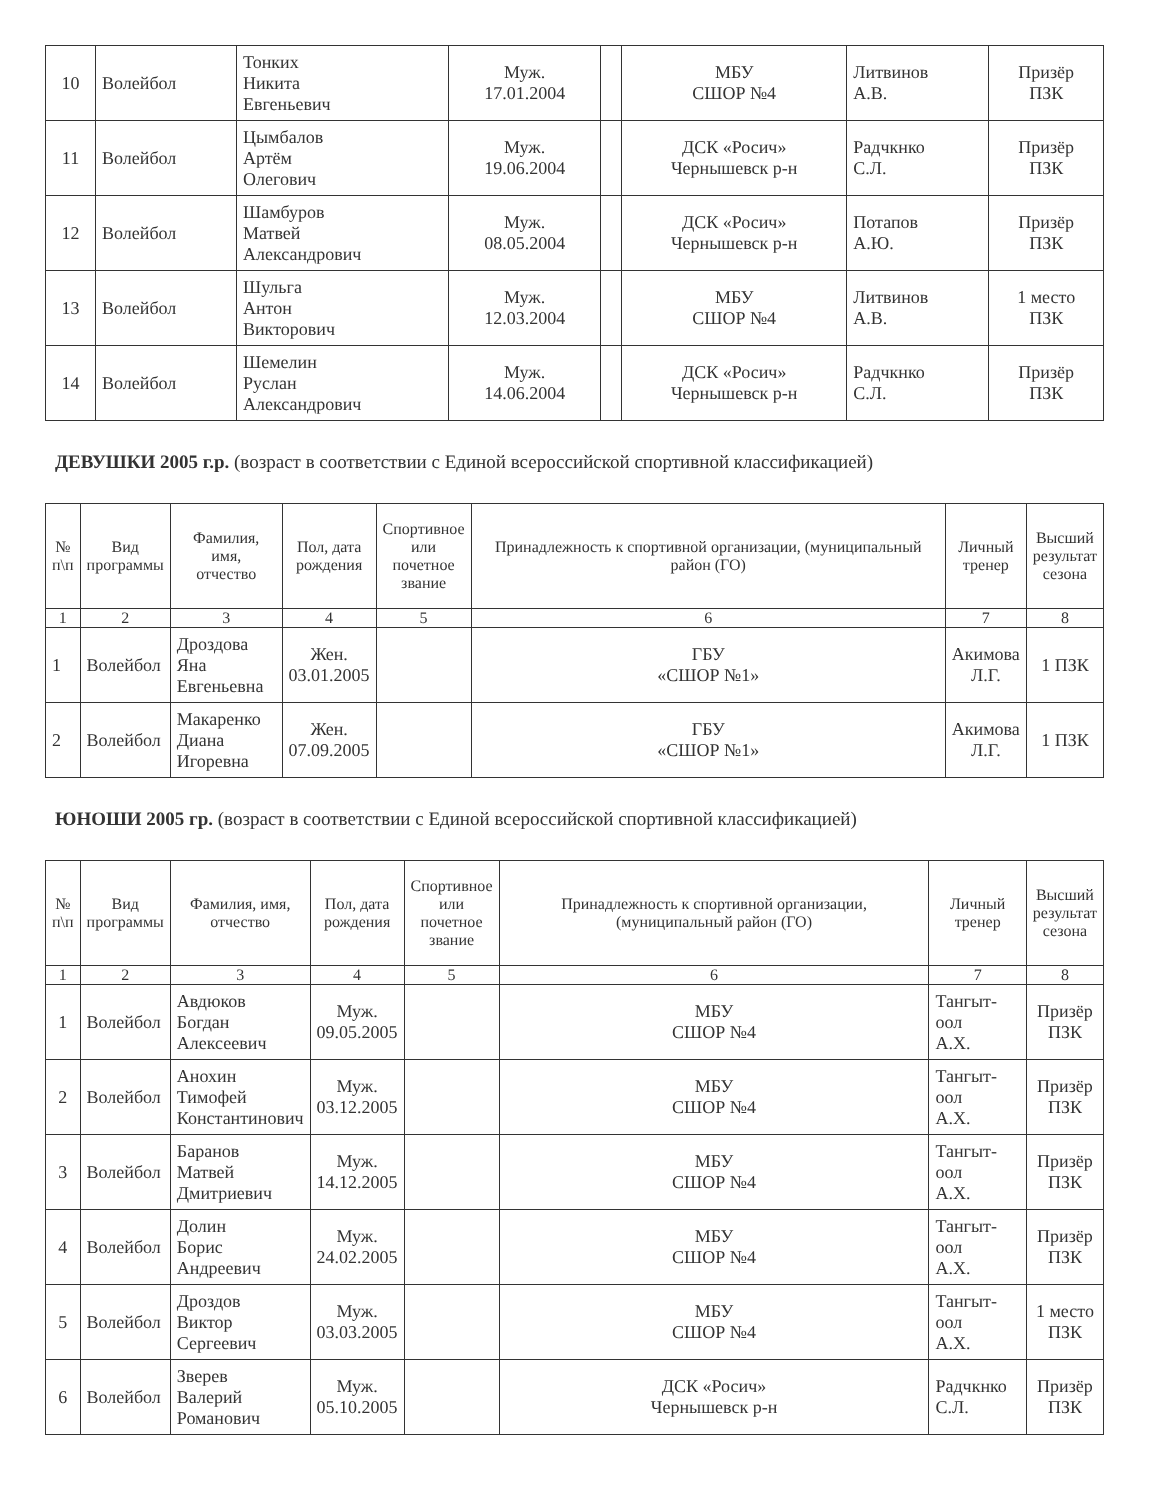| 10 | Волейбол | Тонких Никита Евгеньевич | Муж. 17.01.2004 | | МБУ СШОР №4 | Литвинов А.В. | Призёр ПЗК |
| 11 | Волейбол | Цымбалов Артём Олегович | Муж. 19.06.2004 | | ДСК «Росич» Чернышевск р-н | Радчкнко С.Л. | Призёр ПЗК |
| 12 | Волейбол | Шамбуров Матвей Александрович | Муж. 08.05.2004 | | ДСК «Росич» Чернышевск р-н | Потапов А.Ю. | Призёр ПЗК |
| 13 | Волейбол | Шульга Антон Викторович | Муж. 12.03.2004 | | МБУ СШОР №4 | Литвинов А.В. | 1 место ПЗК |
| 14 | Волейбол | Шемелин Руслан Александрович | Муж. 14.06.2004 | | ДСК «Росич» Чернышевск р-н | Радчкнко С.Л. | Призёр ПЗК |
ДЕВУШКИ 2005 г.р. (возраст в соответствии с Единой всероссийской спортивной классификацией)
| № п\п | Вид программы | Фамилия, имя, отчество | Пол, дата рождения | Спортивное или почетное звание | Принадлежность к спортивной организации, (муниципальный район (ГО) | Личный тренер | Высший результат сезона |
| --- | --- | --- | --- | --- | --- | --- | --- |
| 1 | 2 | 3 | 4 | 5 | 6 | 7 | 8 |
| 1 | Волейбол | Дроздова Яна Евгеньевна | Жен. 03.01.2005 | | ГБУ «СШОР №1» | Акимова Л.Г. | 1 ПЗК |
| 2 | Волейбол | Макаренко Диана Игоревна | Жен. 07.09.2005 | | ГБУ «СШОР №1» | Акимова Л.Г. | 1 ПЗК |
ЮНОШИ 2005 гр. (возраст в соответствии с Единой всероссийской спортивной классификацией)
| № п\п | Вид программы | Фамилия, имя, отчество | Пол, дата рождения | Спортивное или почетное звание | Принадлежность к спортивной организации, (муниципальный район (ГО) | Личный тренер | Высший результат сезона |
| --- | --- | --- | --- | --- | --- | --- | --- |
| 1 | 2 | 3 | 4 | 5 | 6 | 7 | 8 |
| 1 | Волейбол | Авдюков Богдан Алексеевич | Муж. 09.05.2005 | | МБУ СШОР №4 | Тангыт-оол А.Х. | Призёр ПЗК |
| 2 | Волейбол | Анохин Тимофей Константинович | Муж. 03.12.2005 | | МБУ СШОР №4 | Тангыт-оол А.Х. | Призёр ПЗК |
| 3 | Волейбол | Баранов Матвей Дмитриевич | Муж. 14.12.2005 | | МБУ СШОР №4 | Тангыт-оол А.Х. | Призёр ПЗК |
| 4 | Волейбол | Долин Борис Андреевич | Муж. 24.02.2005 | | МБУ СШОР №4 | Тангыт-оол А.Х. | Призёр ПЗК |
| 5 | Волейбол | Дроздов Виктор Сергеевич | Муж. 03.03.2005 | | МБУ СШОР №4 | Тангыт-оол А.Х. | 1 место ПЗК |
| 6 | Волейбол | Зверев Валерий Романович | Муж. 05.10.2005 | | ДСК «Росич» Чернышевск р-н | Радчкнко С.Л. | Призёр ПЗК |